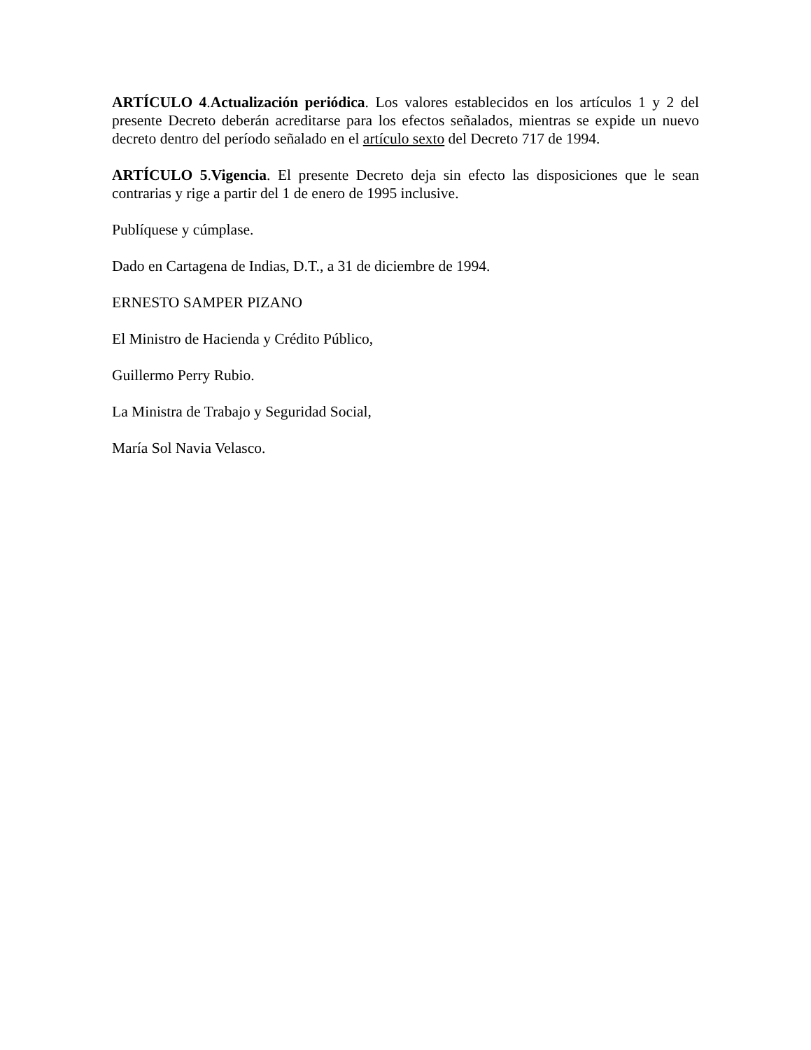ARTÍCULO 4.Actualización periódica. Los valores establecidos en los artículos 1 y 2 del presente Decreto deberán acreditarse para los efectos señalados, mientras se expide un nuevo decreto dentro del período señalado en el artículo sexto del Decreto 717 de 1994.
ARTÍCULO 5.Vigencia. El presente Decreto deja sin efecto las disposiciones que le sean contrarias y rige a partir del 1 de enero de 1995 inclusive.
Publíquese y cúmplase.
Dado en Cartagena de Indias, D.T., a 31 de diciembre de 1994.
ERNESTO SAMPER PIZANO
El Ministro de Hacienda y Crédito Público,
Guillermo Perry Rubio.
La Ministra de Trabajo y Seguridad Social,
María Sol Navia Velasco.